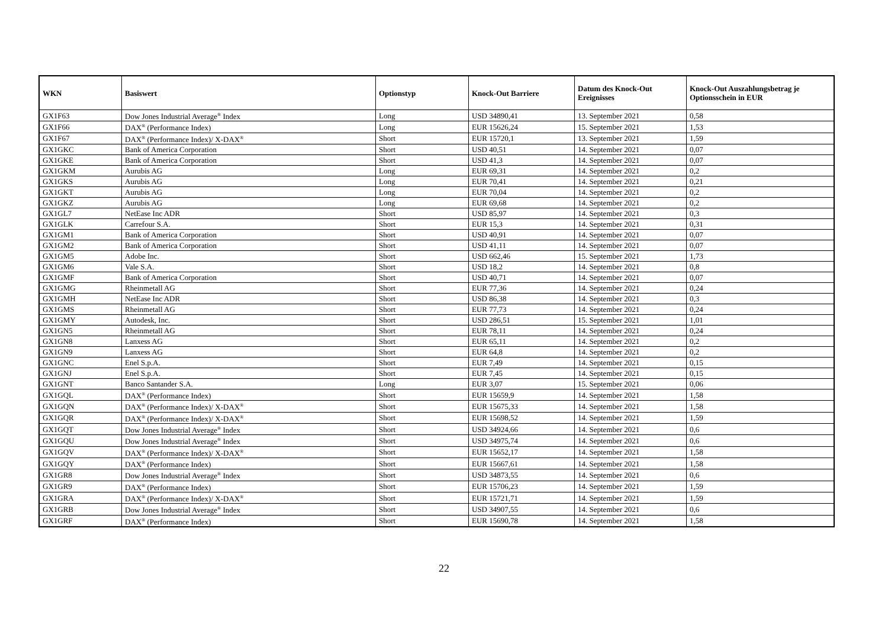| WKN | Basiswert | Optionstyp | Knock-Out Barriere | Datum des Knock-Out Ereignisses | Knock-Out Auszahlungsbetrag je Optionsschein in EUR |
| --- | --- | --- | --- | --- | --- |
| GX1F63 | Dow Jones Industrial Average<sup>®</sup> Index | Long | USD 34890,41 | 13. September 2021 | 0,58 |
| GX1F66 | DAX<sup>®</sup> (Performance Index) | Long | EUR 15626,24 | 15. September 2021 | 1,53 |
| GX1F67 | DAX<sup>®</sup> (Performance Index)/ X-DAX<sup>®</sup> | Short | EUR 15720,1 | 13. September 2021 | 1,59 |
| GX1GKC | Bank of America Corporation | Short | USD 40,51 | 14. September 2021 | 0,07 |
| GX1GKE | Bank of America Corporation | Short | USD 41,3 | 14. September 2021 | 0,07 |
| GX1GKM | Aurubis AG | Long | EUR 69,31 | 14. September 2021 | 0,2 |
| GX1GKS | Aurubis AG | Long | EUR 70,41 | 14. September 2021 | 0,21 |
| GX1GKT | Aurubis AG | Long | EUR 70,04 | 14. September 2021 | 0,2 |
| GX1GKZ | Aurubis AG | Long | EUR 69,68 | 14. September 2021 | 0,2 |
| GX1GL7 | NetEase Inc ADR | Short | USD 85,97 | 14. September 2021 | 0,3 |
| GX1GLK | Carrefour S.A. | Short | EUR 15,3 | 14. September 2021 | 0,31 |
| GX1GM1 | Bank of America Corporation | Short | USD 40,91 | 14. September 2021 | 0,07 |
| GX1GM2 | Bank of America Corporation | Short | USD 41,11 | 14. September 2021 | 0,07 |
| GX1GM5 | Adobe Inc. | Short | USD 662,46 | 15. September 2021 | 1,73 |
| GX1GM6 | Vale S.A. | Short | USD 18,2 | 14. September 2021 | 0,8 |
| GX1GMF | Bank of America Corporation | Short | USD 40,71 | 14. September 2021 | 0,07 |
| GX1GMG | Rheinmetall AG | Short | EUR 77,36 | 14. September 2021 | 0,24 |
| GX1GMH | NetEase Inc ADR | Short | USD 86,38 | 14. September 2021 | 0,3 |
| GX1GMS | Rheinmetall AG | Short | EUR 77,73 | 14. September 2021 | 0,24 |
| GX1GMY | Autodesk, Inc. | Short | USD 286,51 | 15. September 2021 | 1,01 |
| GX1GN5 | Rheinmetall AG | Short | EUR 78,11 | 14. September 2021 | 0,24 |
| GX1GN8 | Lanxess AG | Short | EUR 65,11 | 14. September 2021 | 0,2 |
| GX1GN9 | Lanxess AG | Short | EUR 64,8 | 14. September 2021 | 0,2 |
| GX1GNC | Enel S.p.A. | Short | EUR 7,49 | 14. September 2021 | 0,15 |
| GX1GNJ | Enel S.p.A. | Short | EUR 7,45 | 14. September 2021 | 0,15 |
| GX1GNT | Banco Santander S.A. | Long | EUR 3,07 | 15. September 2021 | 0,06 |
| GX1GQL | DAX<sup>®</sup> (Performance Index) | Short | EUR 15659,9 | 14. September 2021 | 1,58 |
| GX1GQN | DAX<sup>®</sup> (Performance Index)/ X-DAX<sup>®</sup> | Short | EUR 15675,33 | 14. September 2021 | 1,58 |
| GX1GQR | DAX<sup>®</sup> (Performance Index)/ X-DAX<sup>®</sup> | Short | EUR 15698,52 | 14. September 2021 | 1,59 |
| GX1GQT | Dow Jones Industrial Average<sup>®</sup> Index | Short | USD 34924,66 | 14. September 2021 | 0,6 |
| GX1GQU | Dow Jones Industrial Average<sup>®</sup> Index | Short | USD 34975,74 | 14. September 2021 | 0,6 |
| GX1GQV | DAX<sup>®</sup> (Performance Index)/ X-DAX<sup>®</sup> | Short | EUR 15652,17 | 14. September 2021 | 1,58 |
| GX1GQY | DAX<sup>®</sup> (Performance Index) | Short | EUR 15667,61 | 14. September 2021 | 1,58 |
| GX1GR8 | Dow Jones Industrial Average<sup>®</sup> Index | Short | USD 34873,55 | 14. September 2021 | 0,6 |
| GX1GR9 | DAX<sup>®</sup> (Performance Index) | Short | EUR 15706,23 | 14. September 2021 | 1,59 |
| GX1GRA | DAX<sup>®</sup> (Performance Index)/ X-DAX<sup>®</sup> | Short | EUR 15721,71 | 14. September 2021 | 1,59 |
| GX1GRB | Dow Jones Industrial Average<sup>®</sup> Index | Short | USD 34907,55 | 14. September 2021 | 0,6 |
| GX1GRF | DAX<sup>®</sup> (Performance Index) | Short | EUR 15690,78 | 14. September 2021 | 1,58 |
22